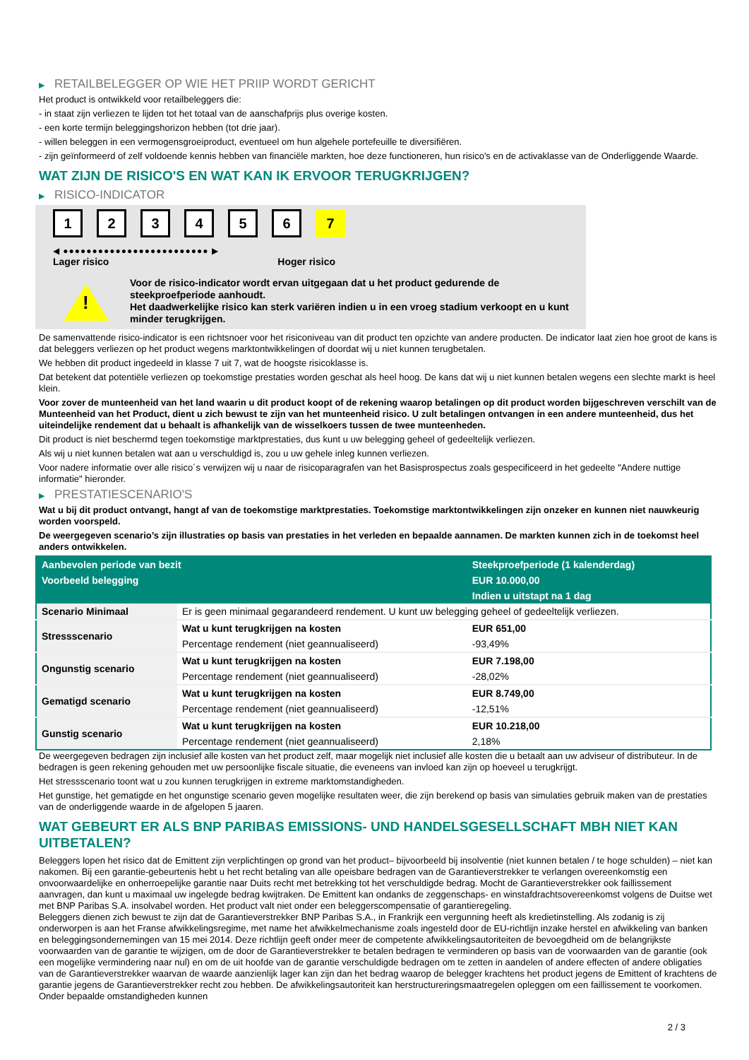▶ RETAILBELEGGER OP WIE HET PRIIP WORDT GERICHT
Het product is ontwikkeld voor retailbeleggers die:
- in staat zijn verliezen te lijden tot het totaal van de aanschafprijs plus overige kosten.
- een korte termijn beleggingshorizon hebben (tot drie jaar).
- willen beleggen in een vermogensgroeiproduct, eventueel om hun algehele portefeuille te diversifiëren.
- zijn geïnformeerd of zelf voldoende kennis hebben van financiële markten, hoe deze functioneren, hun risico's en de activaklasse van de Onderliggende Waarde.
WAT ZIJN DE RISICO'S EN WAT KAN IK ERVOOR TERUGKRIJGEN?
▶ RISICO-INDICATOR
1 2 3 4 5 6 7
◀ ●●●●●●●●●●●●●●●●●●●●●●●●● ▶
Lager risico Hoger risico
!
Voor de risico-indicator wordt ervan uitgegaan dat u het product gedurende de steekproefperiode aanhoudt.
Het daadwerkelijke risico kan sterk variëren indien u in een vroeg stadium verkoopt en u kunt minder terugkrijgen.
De samenvattende risico-indicator is een richtsnoer voor het risiconiveau van dit product ten opzichte van andere producten. De indicator laat zien hoe groot de kans is dat beleggers verliezen op het product wegens marktontwikkelingen of doordat wij u niet kunnen terugbetalen.
We hebben dit product ingedeeld in klasse 7 uit 7, wat de hoogste risicoklasse is.
Dat betekent dat potentiële verliezen op toekomstige prestaties worden geschat als heel hoog. De kans dat wij u niet kunnen betalen wegens een slechte markt is heel klein.
Voor zover de munteenheid van het land waarin u dit product koopt of de rekening waarop betalingen op dit product worden bijgeschreven verschilt van de Munteenheid van het Product, dient u zich bewust te zijn van het munteenheid risico. U zult betalingen ontvangen in een andere munteenheid, dus het uiteindelijke rendement dat u behaalt is afhankelijk van de wisselkoers tussen de twee munteenheden.
Dit product is niet beschermd tegen toekomstige marktprestaties, dus kunt u uw belegging geheel of gedeeltelijk verliezen.
Als wij u niet kunnen betalen wat aan u verschuldigd is, zou u uw gehele inleg kunnen verliezen.
Voor nadere informatie over alle risico´s verwijzen wij u naar de risicoparagrafen van het Basisprospectus zoals gespecificeerd in het gedeelte "Andere nuttige informatie" hieronder.
▶ PRESTATIESCENARIO'S
Wat u bij dit product ontvangt, hangt af van de toekomstige marktprestaties. Toekomstige marktontwikkelingen zijn onzeker en kunnen niet nauwkeurig worden voorspeld.
De weergegeven scenario’s zijn illustraties op basis van prestaties in het verleden en bepaalde aannamen. De markten kunnen zich in de toekomst heel anders ontwikkelen.
| Aanbevolen periode van bezit | | Steekproefperiode (1 kalenderdag) |
| --- | --- | --- |
| Voorbeeld belegging | | EUR 10.000,00 |
| | | Indien u uitstapt na 1 dag |
| Scenario Minimaal | Er is geen minimaal gegarandeerd rendement. U kunt uw belegging geheel of gedeeltelijk verliezen. | |
| Stressscenario | Wat u kunt terugkrijgen na kosten | EUR 651,00 |
| | Percentage rendement (niet geannualiseerd) | -93,49% |
| Ongunstig scenario | Wat u kunt terugkrijgen na kosten | EUR 7.198,00 |
| | Percentage rendement (niet geannualiseerd) | -28,02% |
| Gematigd scenario | Wat u kunt terugkrijgen na kosten | EUR 8.749,00 |
| | Percentage rendement (niet geannualiseerd) | -12,51% |
| Gunstig scenario | Wat u kunt terugkrijgen na kosten | EUR 10.218,00 |
| | Percentage rendement (niet geannualiseerd) | 2,18% |
De weergegeven bedragen zijn inclusief alle kosten van het product zelf, maar mogelijk niet inclusief alle kosten die u betaalt aan uw adviseur of distributeur. In de bedragen is geen rekening gehouden met uw persoonlijke fiscale situatie, die eveneens van invloed kan zijn op hoeveel u terugkrijgt.
Het stressscenario toont wat u zou kunnen terugkrijgen in extreme marktomstandigheden.
Het gunstige, het gematigde en het ongunstige scenario geven mogelijke resultaten weer, die zijn berekend op basis van simulaties gebruik maken van de prestaties van de onderliggende waarde in de afgelopen 5 jaaren.
WAT GEBEURT ER ALS BNP PARIBAS EMISSIONS- UND HANDELSGESELLSCHAFT MBH NIET KAN UITBETALEN?
Beleggers lopen het risico dat de Emittent zijn verplichtingen op grond van het product– bijvoorbeeld bij insolventie (niet kunnen betalen / te hoge schulden) – niet kan nakomen. Bij een garantie-gebeurtenis hebt u het recht betaling van alle opeisbare bedragen van de Garantieverstrekker te verlangen overeenkomstig een onvoorwaardelijke en onherroepelijke garantie naar Duits recht met betrekking tot het verschuldigde bedrag. Mocht de Garantieverstrekker ook faillissement aanvragen, dan kunt u maximaal uw ingelegde bedrag kwijtraken. De Emittent kan ondanks de zeggenschaps- en winstafdrachtsovereenkomst volgens de Duitse wet met BNP Paribas S.A. insolvabel worden. Het product valt niet onder een beleggerscompensatie of garantieregeling.
Beleggers dienen zich bewust te zijn dat de Garantieverstrekker BNP Paribas S.A., in Frankrijk een vergunning heeft als kredietinstelling. Als zodanig is zij onderworpen is aan het Franse afwikkelingsregime, met name het afwikkelmechanisme zoals ingesteld door de EU-richtlijn inzake herstel en afwikkeling van banken en beleggingsondernemingen van 15 mei 2014. Deze richtlijn geeft onder meer de competente afwikkelingsautoriteiten de bevoegdheid om de belangrijkste voorwaarden van de garantie te wijzigen, om de door de Garantieverstrekker te betalen bedragen te verminderen op basis van de voorwaarden van de garantie (ook een mogelijke vermindering naar nul) en om de uit hoofde van de garantie verschuldigde bedragen om te zetten in aandelen of andere effecten of andere obligaties van de Garantieverstrekker waarvan de waarde aanzienlijk lager kan zijn dan het bedrag waarop de belegger krachtens het product jegens de Emittent of krachtens de garantie jegens de Garantieverstrekker recht zou hebben. De afwikkelingsautoriteit kan herstructureringsmaatregelen opleggen om een faillissement te voorkomen. Onder bepaalde omstandigheden kunnen
2 / 3